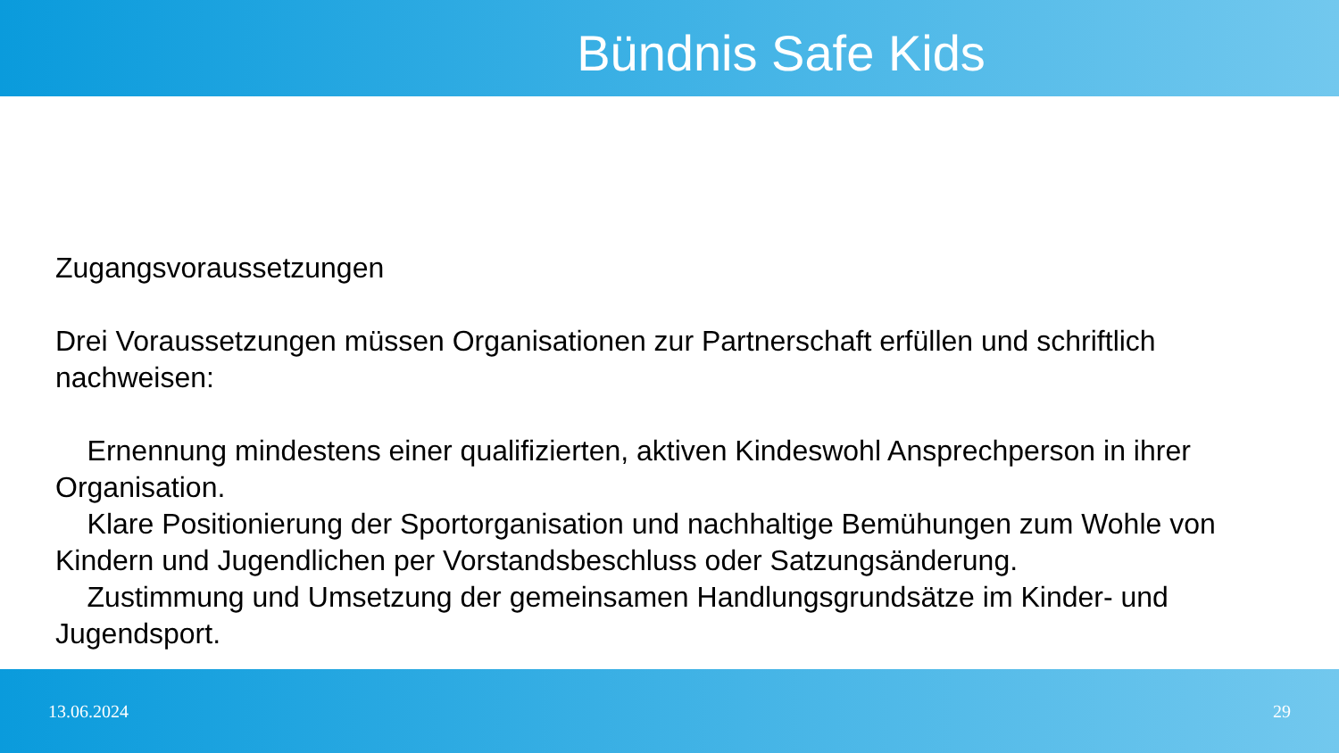Bündnis Safe Kids
Zugangsvoraussetzungen
Drei Voraussetzungen müssen Organisationen zur Partnerschaft erfüllen und schriftlich nachweisen:
Ernennung mindestens einer qualifizierten, aktiven Kindeswohl Ansprechperson in ihrer Organisation.
Klare Positionierung der Sportorganisation und nachhaltige Bemühungen zum Wohle von Kindern und Jugendlichen per Vorstandsbeschluss oder Satzungsänderung.
Zustimmung und Umsetzung der gemeinsamen Handlungsgrundsätze im Kinder- und Jugendsport.
13.06.2024 29